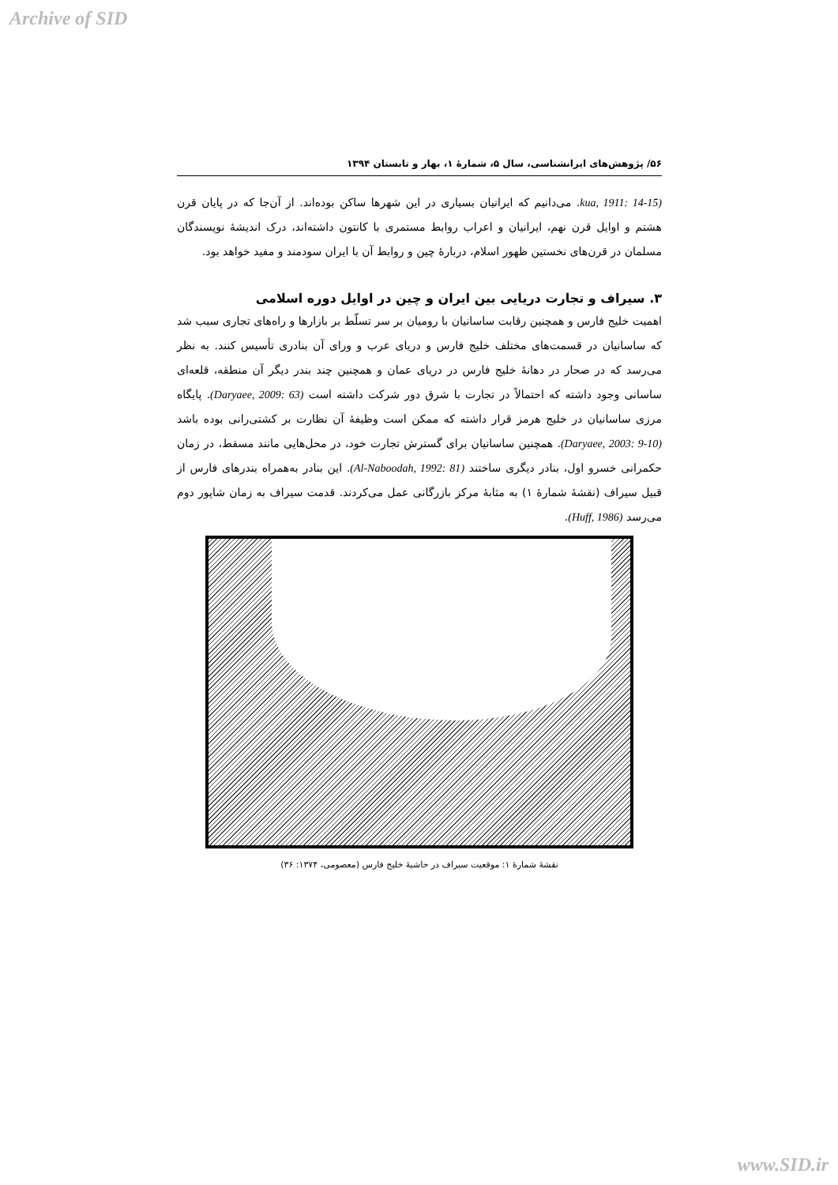Archive of SID
۵۶/ پژوهش‌های ایرانشناسی، سال ۵، شمارۀ ۱، بهار و تابستان ۱۳۹۴
(kua, 1911: 14-15. می‌دانیم که ایرانیان بسیاری در این شهرها ساکن بوده‌اند. از آن‌جا که در پایان قرن هشتم و اوایل قرن نهم، ایرانیان و اعراب روابط مستمری با کانتون داشته‌اند، درک اندیشۀ نویسندگان مسلمان در قرن‌های نخستین ظهور اسلام، دربارۀ چین و روابط آن با ایران سودمند و مفید خواهد بود.
۳. سیراف و تجارت دریایی بین ایران و چین در اوایل دوره اسلامی
اهمیت خلیج فارس و همچنین رقابت ساسانیان با رومیان بر سر تسلّط بر بازارها و راه‌های تجاری سبب شد که ساسانیان در قسمت‌های مختلف خلیج فارس و دریای عرب و ورای آن بنادری تأسیس کنند. به نظر می‌رسد که در صحار در دهانۀ خلیج فارس در دریای عمان و همچنین چند بندر دیگر آن منطقه، قلعه‌ای ساسانی وجود داشته که احتمالاً در تجارت با شرق دور شرکت داشته است (Daryaee, 2009: 63). پایگاه مرزی ساسانیان در خلیج هرمز قرار داشته که ممکن است وظیفۀ آن نظارت بر کشتی‌رانی بوده باشد (Daryaee, 2003: 9-10). همچنین ساسانیان برای گسترش تجارت خود، در محل‌هایی مانند مسقط، در زمان حکمرانی خسرو اول، بنادر دیگری ساختند (Al-Naboodah, 1992: 81). این بنادر به‌همراه بندرهای فارس از قبیل سیراف (نقشۀ شمارۀ ۱) به مثابۀ مرکز بازرگانی عمل می‌کردند. قدمت سیراف به زمان شاپور دوم می‌رسد (Huff, 1986).
نقشۀ شمارۀ ۱: موقعیت سیراف در حاشیۀ خلیج فارس (معصومی، ۱۳۷۴: ۳۶)
www.SID.ir